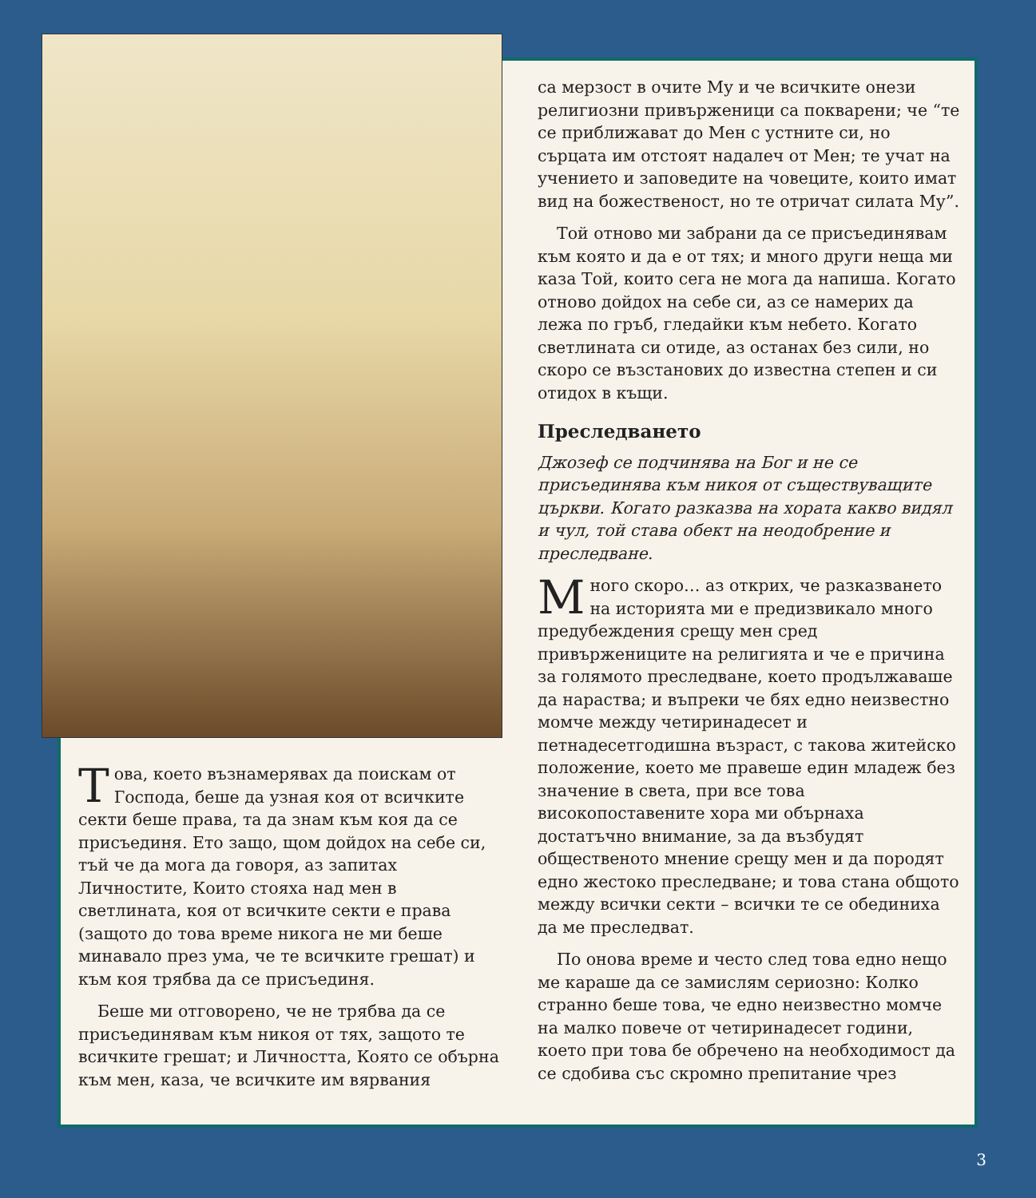Това, което възнамерявах да поискам от Господа, беше да узная коя от всичките секти беше права, та да знам към коя да се присъединя. Ето защо, щом дойдох на себе си, тъй че да мога да говоря, аз запитах Личностите, Които стояха над мен в светлината, коя от всичките секти е права (защото до това време никога не ми беше минавало през ума, че те всичките грешат) и към коя трябва да се присъединя.
Беше ми отговорено, че не трябва да се присъединявам към никоя от тях, защото те всичките грешат; и Личността, Която се обърна към мен, каза, че всичките им вярвания
са мерзост в очите Му и че всичките онези религиозни привърженици са покварени; че “те се приближават до Мен с устните си, но сърцата им отстоят надалеч от Мен; те учат на учението и заповедите на човеците, които имат вид на божественост, но те отричат силата Му”.
Той отново ми забрани да се присъединявам към която и да е от тях; и много други неща ми каза Той, които сега не мога да напиша. Когато отново дойдох на себе си, аз се намерих да лежа по гръб, гледайки към небето. Когато светлината си отиде, аз останах без сили, но скоро се възстанових до известна степен и си отидох в къщи.
Преследването
Джозеф се подчинява на Бог и не се присъединява към никоя от съществуващите църкви. Когато разказва на хората какво видял и чул, той става обект на неодобрение и преследване.
Много скоро… аз открих, че разказването на историята ми е предизвикало много предубеждения срещу мен сред привържениците на религията и че е причина за голямото преследване, което продължаваше да нараства; и въпреки че бях едно неизвестно момче между четиринадесет и петнадесетгодишна възраст, с такова житейско положение, което ме правеше един младеж без значение в света, при все това високопоставените хора ми обърнаха достатъчно внимание, за да възбудят общественото мнение срещу мен и да породят едно жестоко преследване; и това стана общото между всички секти – всички те се обединиха да ме преследват.
По онова време и често след това едно нещо ме караше да се замислям сериозно: Колко странно беше това, че едно неизвестно момче на малко повече от четиринадесет години, което при това бе обречено на необходимост да се сдобива със скромно препитание чрез
3